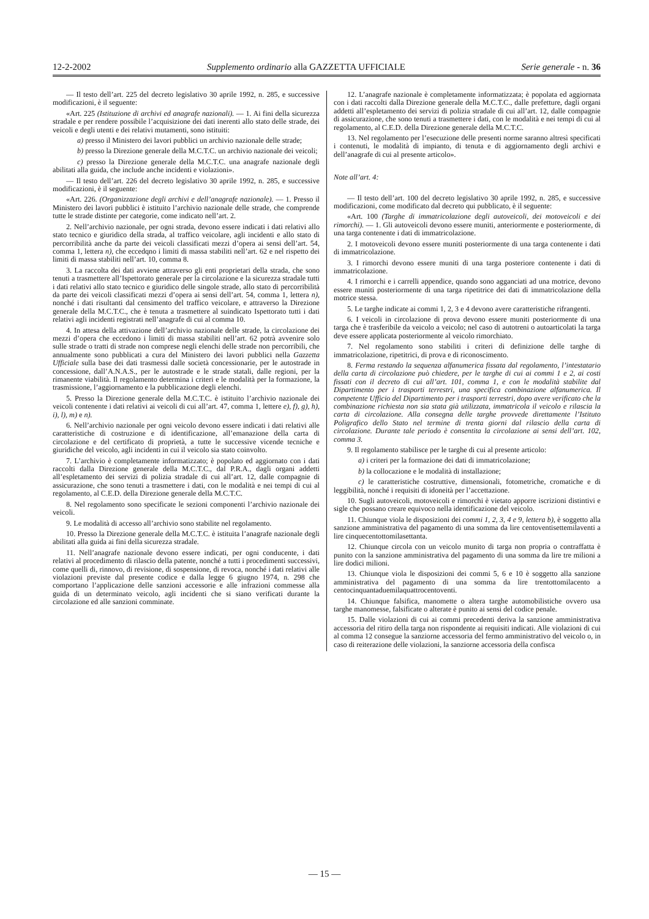12-2-2002 Supplemento ordinario alla GAZZETTA UFFICIALE Serie generale - n. 36
— Il testo dell’art. 225 del decreto legislativo 30 aprile 1992, n. 285, e successive modificazioni, è il seguente:
«Art. 225 (Istituzione di archivi ed anagrafe nazionali). — 1. Ai fini della sicurezza stradale e per rendere possibile l’acquisizione dei dati inerenti allo stato delle strade, dei veicoli e degli utenti e dei relativi mutamenti, sono istituiti:
a) presso il Ministero dei lavori pubblici un archivio nazionale delle strade;
b) presso la Direzione generale della M.C.T.C. un archivio nazionale dei veicoli;
c) presso la Direzione generale della M.C.T.C. una anagrafe nazionale degli abilitati alla guida, che include anche incidenti e violazioni».
— Il testo dell’art. 226 del decreto legislativo 30 aprile 1992, n. 285, e successive modificazioni, è il seguente:
«Art. 226. (Organizzazione degli archivi e dell’anagrafe nazionale). — 1. Presso il Ministero dei lavori pubblici è istituito l’archivio nazionale delle strade, che comprende tutte le strade distinte per categorie, come indicato nell’art. 2.
2. Nell’archivio nazionale, per ogni strada, devono essere indicati i dati relativi allo stato tecnico e giuridico della strada, al traffico veicolare, agli incidenti e allo stato di percorribilità anche da parte dei veicoli classificati mezzi d’opera ai sensi dell’art. 54, comma 1, lettera n), che eccedqno i limiti di massa stabiliti nell’art. 62 e nel rispetto dei limiti di massa stabiliti nell’art. 10, comma 8.
3. La raccolta dei dati avviene attraverso gli enti proprietari della strada, che sono tenuti a trasmettere all’Ispettorato generale per la circolazione e la sicurezza stradale tutti i dati relativi allo stato tecnico e giuridico delle singole strade, allo stato di percorribilità da parte dei veicoli classificati mezzi d’opera ai sensi dell’art. 54, comma 1, lettera n), nonché i dati risultanti dal censimento del traffico veicolare, e attraverso la Direzione generale della M.C.T.C., che è tenuta a trasmettere al suindicato Ispettorato tutti i dati relativi agli incidenti registrati nell’anagrafe di cui al comma 10.
4. In attesa della attivazione dell’archivio nazionale delle strade, la circolazione dei mezzi d’opera che eccedono i limiti di massa stabiliti nell’art. 62 potrà avvenire solo sulle strade o tratti di strade non comprese negli elenchi delle strade non percorribili, che annualmente sono pubblicati a cura del Ministero dei lavori pubblici nella Gazzetta Ufficiale sulla base dei dati trasmessi dalle società concessionarie, per le autostrade in concessione, dall’A.N.A.S., per le autostrade e le strade statali, dalle regioni, per la rimanente viabilità. Il regolamento determina i criteri e le modalità per la formazione, la trasmissione, l’aggiornamento e la pubblicazione degli elenchi.
5. Presso la Direzione generale della M.C.T.C. è istituito l’archivio nazionale dei veicoli contenente i dati relativi ai veicoli di cui all’art. 47, comma 1, lettere e), f), g), h), i), l), m) e n).
6. Nell’archivio nazionale per ogni veicolo devono essere indicati i dati relativi alle caratteristiche di costruzione e di identificazione, all’emanazione della carta di circolazione e del certificato di proprietà, a tutte le successive vicende tecniche e giuridiche del veicolo, agli incidenti in cui il veicolo sia stato coinvolto.
7. L’archivio è completamente informatizzato; è popolato ed aggiornato con i dati raccolti dalla Direzione generale della M.C.T.C., dal P.R.A., dagli organi addetti all’espletamento dei servizi di polizia stradale di cui all’art. 12, dalle compagnie di assicurazione, che sono tenuti a trasmettere i dati, con le modalità e nei tempi di cui al regolamento, al C.E.D. della Direzione generale della M.C.T.C.
8. Nel regolamento sono specificate le sezioni componenti l’archivio nazionale dei veicoli.
9. Le modalità di accesso all’archivio sono stabilite nel regolamento.
10. Presso la Direzione generale della M.C.T.C. è istituita l’anagrafe nazionale degli abilitati alla guida ai fini della sicurezza stradale.
11. Nell’anagrafe nazionale devono essere indicati, per ogni conducente, i dati relativi al procedimento di rilascio della patente, nonché a tutti i procedimenti successivi, come quelli di, rinnovo, di revisione, di sospensione, di revoca, nonché i dati relativi alle violazioni previste dal presente codice e dalla legge 6 giugno 1974, n. 298 che comportano l’applicazione delle sanzioni accessorie e alle infrazioni commesse alla guida di un determinato veicolo, agli incidenti che si siano verificati durante la circolazione ed alle sanzioni comminate.
12. L’anagrafe nazionale è completamente informatizzata; è popolata ed aggiornata con i dati raccolti dalla Direzione generale della M.C.T.C., dalle prefetture, dagli organi addetti all’espletamento dei servizi di polizia stradale di cui all’art. 12, dalle compagnie di assicurazione, che sono tenuti a trasmettere i dati, con le modalità e nei tempi di cui al regolamento, al C.E.D. della Direzione generale della M.C.T.C.
13. Nel regolamento per l’esecuzione delle presenti norme saranno altresì specificati i contenuti, le modalità di impianto, di tenuta e di aggiornamento degli archivi e dell’anagrafe di cui al presente articolo».
Note all’art. 4:
— Il testo dell’art. 100 del decreto legislativo 30 aprile 1992, n. 285, e successive modificazioni, come modificato dal decreto qui pubblicato, è il seguente:
«Art. 100 (Targhe di immatricolazione degli autoveicoli, dei motoveicoli e dei rimorchi). — 1. Gli autoveicoli devono essere muniti, anteriormente e posteriormente, di una targa contenente i dati di immatricolazione.
2. I motoveicoli devono essere muniti posteriormente di una targa contenente i dati di immatricolazione.
3. I rimorchi devono essere muniti di una targa posteriore contenente i dati di immatricolazione.
4. I rimorchi e i carrelli appendice, quando sono agganciati ad una motrice, devono essere muniti posteriormente di una targa ripetitrice dei dati di immatricolazione della motrice stessa.
5. Le targhe indicate ai commi 1, 2, 3 e 4 devono avere caratteristiche rifrangenti.
6. I veicoli in circolazione di prova devono essere muniti posteriormente di una targa che è trasferibile da veicolo a veicolo; nel caso di autotreni o autoarticolati la targa deve essere applicata posteriormente al veicolo rimorchiato.
7. Nel regolamento sono stabiliti i criteri di definizione delle targhe di immatricolazione, ripetitrici, di prova e di riconoscimento.
8. Ferma restando la sequenza alfanumerica fissata dal regolamento, l’intestatario della carta di circolazione può chiedere, per le targhe di cui ai commi 1 e 2, ai costi fissati con il decreto di cui all’art. 101, comma 1, e con le modalità stabilite dal Dipartimento per i trasporti terrestri, una specifica combinazione alfanumerica. Il competente Ufficio del Dipartimento per i trasporti terrestri, dopo avere verificato che la combinazione richiesta non sia stata già utilizzata, immatricola il veicolo e rilascia la carta di circolazione. Alla consegna delle targhe provvede direttamente l’Istituto Poligrafico dello Stato nel termine di trenta giorni dal rilascio della carta di circolazione. Durante tale periodo è consentita la circolazione ai sensi dell’art. 102, comma 3.
9. Il regolamento stabilisce per le targhe di cui al presente articolo:
a) i criteri per la formazione dei dati di immatricolazione;
b) la collocazione e le modalità di installazione;
c) le caratteristiche costruttive, dimensionali, fotometriche, cromatiche e di leggibilità, nonché i requisiti di idoneità per l’accettazione.
10. Sugli autoveicoli, motoveicoli e rimorchi è vietato apporre iscrizioni distintivi e sigle che possano creare equivoco nella identificazione del veicolo.
11. Chiunque viola le disposizioni dei commi 1, 2, 3, 4 e 9, lettera b), è soggetto alla sanzione amministrativa del pagamento di una somma da lire centoventisettemilaventi a lire cinquecentottomilasettanta.
12. Chiunque circola con un veicolo munito di targa non propria o contraffatta è punito con la sanzione amministrativa del pagamento di una somma da lire tre milioni a lire dodici milioni.
13. Chiunque viola le disposizioni dei commi 5, 6 e 10 è soggetto alla sanzione amministrativa del pagamento di una somma da lire trentottomilacento a centocinquantaduemilaquattrocentoventi.
14. Chiunque falsifica, manomette o altera targhe automobilistiche ovvero usa targhe manomesse, falsificate o alterate è punito ai sensi del codice penale.
15. Dalle violazioni di cui ai commi precedenti deriva la sanzione amministrativa accessoria del ritiro della targa non rispondente ai requisiti indicati. Alle violazioni di cui al comma 12 consegue la sanziorne accessoria del fermo amministrativo del veicolo o, in caso di reiterazione delle violazioni, la sanziorne accessoria della confisca
— 15 —